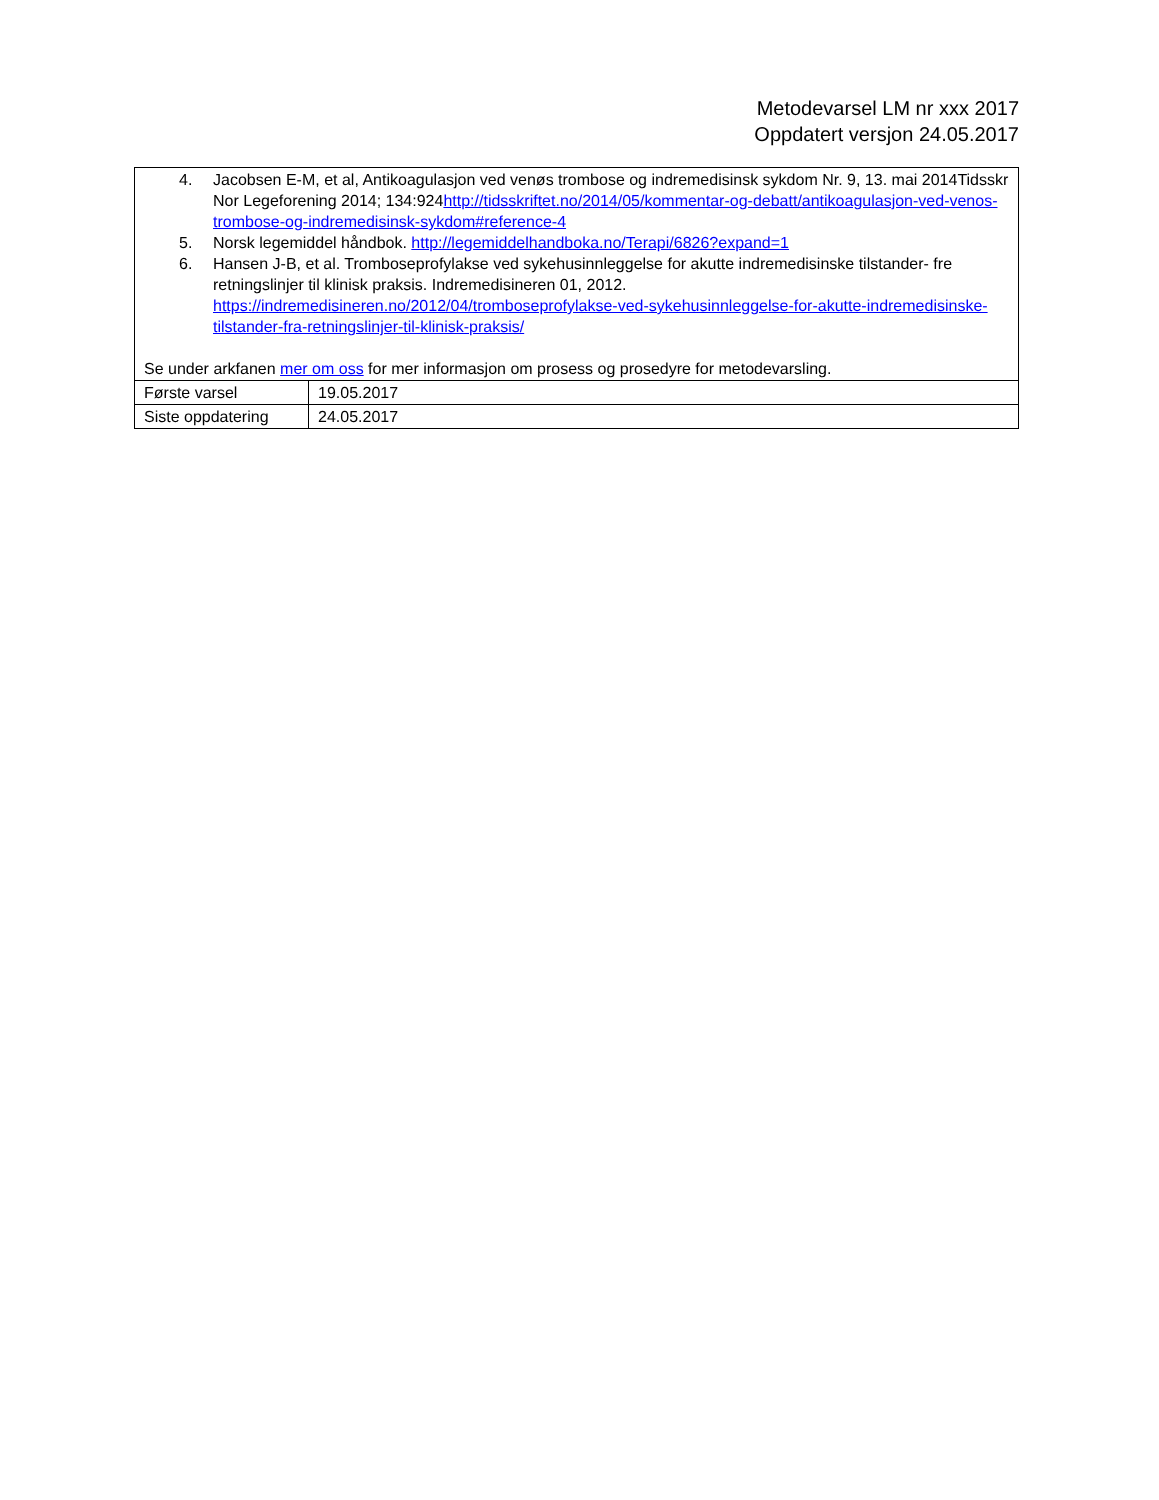Metodevarsel LM nr xxx 2017
Oppdatert versjon 24.05.2017
| 4. Jacobsen E-M, et al, Antikoagulasjon ved venøs trombose og indremedisinsk sykdom Nr. 9, 13. mai 2014Tidsskr Nor Legeforening 2014; 134:924 http://tidsskriftet.no/2014/05/kommentar-og-debatt/antikoagulasjon-ved-venos-trombose-og-indremedisinsk-sykdom#reference-4 5. Norsk legemiddel håndbok. http://legemiddelhandboka.no/Terapi/6826?expand=1 6. Hansen J-B, et al. Tromboseprofylakse ved sykehusinnleggelse for akutte indremedisinske tilstander- fre retningslinjer til klinisk praksis. Indremedisineren 01, 2012. https://indremedisineren.no/2012/04/tromboseprofylakse-ved-sykehusinnleggelse-for-akutte-indremedisinske-tilstander-fra-retningslinjer-til-klinisk-praksis/ Se under arkfanen mer om oss for mer informasjon om prosess og prosedyre for metodevarsling. | |
| Første varsel | 19.05.2017 |
| Siste oppdatering | 24.05.2017 |